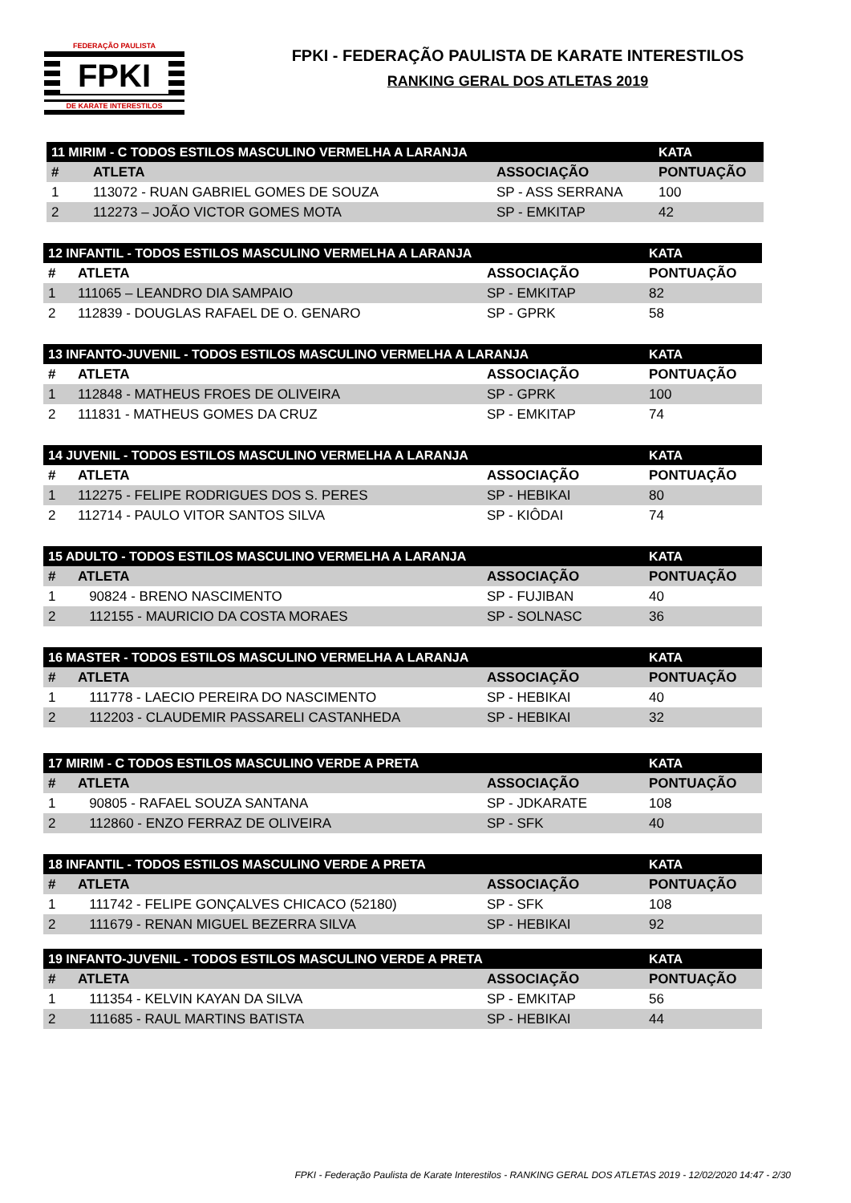FEDERAÇÃO PAULISTA
FPKI
DE KARATE INTERESTILOS
FPKI - FEDERAÇÃO PAULISTA DE KARATE INTERESTILOS
RANKING GERAL DOS ATLETAS 2019
| 11 MIRIM - C TODOS ESTILOS MASCULINO VERMELHA A LARANJA | | | KATA |
| --- | --- | --- | --- |
| # | ATLETA | ASSOCIAÇÃO | PONTUAÇÃO |
| 1 | 113072 - RUAN GABRIEL GOMES DE SOUZA | SP - ASS SERRANA | 100 |
| 2 | 112273 – JOÃO VICTOR GOMES MOTA | SP - EMKITAP | 42 |
| 12 INFANTIL - TODOS ESTILOS MASCULINO VERMELHA A LARANJA | | | KATA |
| --- | --- | --- | --- |
| # | ATLETA | ASSOCIAÇÃO | PONTUAÇÃO |
| 1 | 111065 – LEANDRO DIA SAMPAIO | SP - EMKITAP | 82 |
| 2 | 112839 - DOUGLAS RAFAEL DE O. GENARO | SP - GPRK | 58 |
| 13 INFANTO-JUVENIL - TODOS ESTILOS MASCULINO VERMELHA A LARANJA | | | KATA |
| --- | --- | --- | --- |
| # | ATLETA | ASSOCIAÇÃO | PONTUAÇÃO |
| 1 | 112848 - MATHEUS FROES DE OLIVEIRA | SP - GPRK | 100 |
| 2 | 111831 - MATHEUS GOMES DA CRUZ | SP - EMKITAP | 74 |
| 14 JUVENIL - TODOS ESTILOS MASCULINO VERMELHA A LARANJA | | | KATA |
| --- | --- | --- | --- |
| # | ATLETA | ASSOCIAÇÃO | PONTUAÇÃO |
| 1 | 112275 - FELIPE RODRIGUES DOS S. PERES | SP - HEBIKAI | 80 |
| 2 | 112714 - PAULO VITOR SANTOS SILVA | SP - KIÔDAI | 74 |
| 15 ADULTO - TODOS ESTILOS MASCULINO VERMELHA A LARANJA | | | KATA |
| --- | --- | --- | --- |
| # | ATLETA | ASSOCIAÇÃO | PONTUAÇÃO |
| 1 | 90824 - BRENO NASCIMENTO | SP - FUJIBAN | 40 |
| 2 | 112155 - MAURICIO DA COSTA MORAES | SP - SOLNASC | 36 |
| 16 MASTER - TODOS ESTILOS MASCULINO VERMELHA A LARANJA | | | KATA |
| --- | --- | --- | --- |
| # | ATLETA | ASSOCIAÇÃO | PONTUAÇÃO |
| 1 | 111778 - LAECIO PEREIRA DO NASCIMENTO | SP - HEBIKAI | 40 |
| 2 | 112203 - CLAUDEMIR PASSARELI CASTANHEDA | SP - HEBIKAI | 32 |
| 17 MIRIM - C TODOS ESTILOS MASCULINO VERDE A PRETA | | | KATA |
| --- | --- | --- | --- |
| # | ATLETA | ASSOCIAÇÃO | PONTUAÇÃO |
| 1 | 90805 - RAFAEL SOUZA SANTANA | SP - JDKARATE | 108 |
| 2 | 112860 - ENZO FERRAZ DE OLIVEIRA | SP - SFK | 40 |
| 18 INFANTIL - TODOS ESTILOS MASCULINO VERDE A PRETA | | | KATA |
| --- | --- | --- | --- |
| # | ATLETA | ASSOCIAÇÃO | PONTUAÇÃO |
| 1 | 111742 - FELIPE GONÇALVES CHICACO (52180) | SP - SFK | 108 |
| 2 | 111679 - RENAN MIGUEL BEZERRA SILVA | SP - HEBIKAI | 92 |
| 19 INFANTO-JUVENIL - TODOS ESTILOS MASCULINO VERDE A PRETA | | | KATA |
| --- | --- | --- | --- |
| # | ATLETA | ASSOCIAÇÃO | PONTUAÇÃO |
| 1 | 111354 - KELVIN KAYAN DA SILVA | SP - EMKITAP | 56 |
| 2 | 111685 - RAUL MARTINS BATISTA | SP - HEBIKAI | 44 |
FPKI - Federação Paulista de Karate Interestilos - RANKING GERAL DOS ATLETAS 2019 - 12/02/2020 14:47 - 2/30